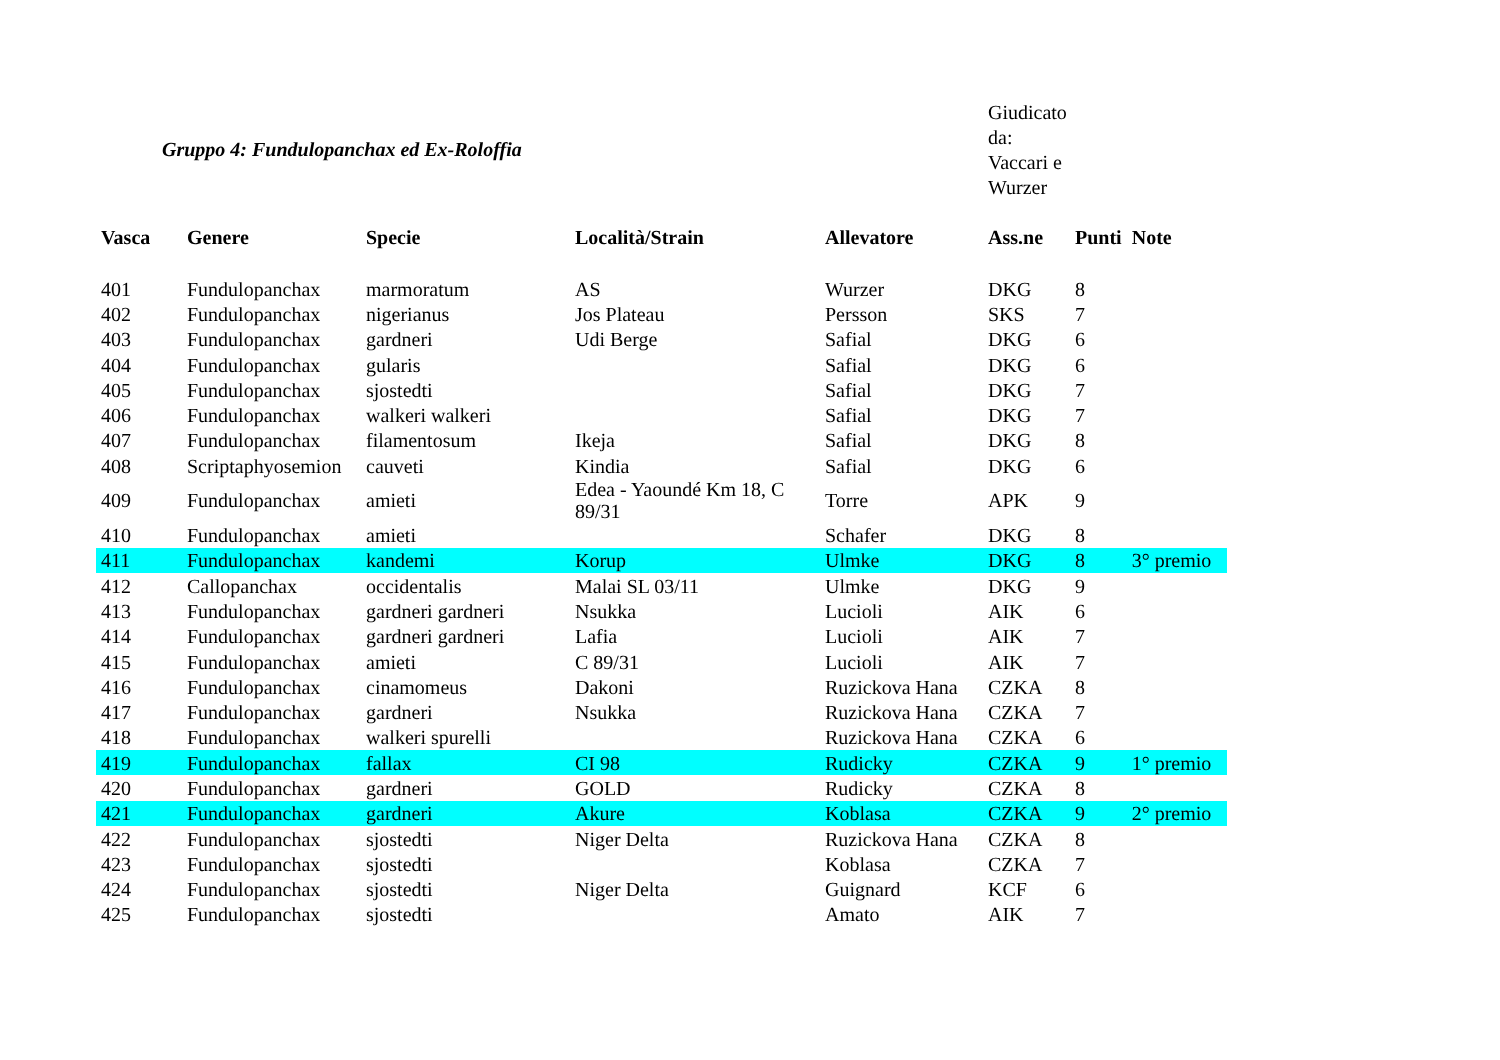Gruppo 4: Fundulopanchax ed Ex-Roloffia
Giudicato da:
Vaccari e Wurzer
| Vasca | Genere | Specie | Località/Strain | Allevatore | Ass.ne | Punti | Note |
| --- | --- | --- | --- | --- | --- | --- | --- |
| 401 | Fundulopanchax | marmoratum | AS | Wurzer | DKG | 8 | |
| 402 | Fundulopanchax | nigerianus | Jos Plateau | Persson | SKS | 7 | |
| 403 | Fundulopanchax | gardneri | Udi Berge | Safial | DKG | 6 | |
| 404 | Fundulopanchax | gularis | | Safial | DKG | 6 | |
| 405 | Fundulopanchax | sjostedti | | Safial | DKG | 7 | |
| 406 | Fundulopanchax | walkeri walkeri | | Safial | DKG | 7 | |
| 407 | Fundulopanchax | filamentosum | Ikeja | Safial | DKG | 8 | |
| 408 | Scriptaphyosemion | cauveti | Kindia | Safial | DKG | 6 | |
| 409 | Fundulopanchax | amieti | Edea - Yaoundé Km 18, C 89/31 | Torre | APK | 9 | |
| 410 | Fundulopanchax | amieti | | Schafer | DKG | 8 | |
| 411 | Fundulopanchax | kandemi | Korup | Ulmke | DKG | 8 | 3° premio |
| 412 | Callopanchax | occidentalis | Malai SL 03/11 | Ulmke | DKG | 9 | |
| 413 | Fundulopanchax | gardneri gardneri | Nsukka | Lucioli | AIK | 6 | |
| 414 | Fundulopanchax | gardneri gardneri | Lafia | Lucioli | AIK | 7 | |
| 415 | Fundulopanchax | amieti | C 89/31 | Lucioli | AIK | 7 | |
| 416 | Fundulopanchax | cinamomeus | Dakoni | Ruzickova Hana | CZKA | 8 | |
| 417 | Fundulopanchax | gardneri | Nsukka | Ruzickova Hana | CZKA | 7 | |
| 418 | Fundulopanchax | walkeri spurelli | | Ruzickova Hana | CZKA | 6 | |
| 419 | Fundulopanchax | fallax | CI 98 | Rudicky | CZKA | 9 | 1° premio |
| 420 | Fundulopanchax | gardneri | GOLD | Rudicky | CZKA | 8 | |
| 421 | Fundulopanchax | gardneri | Akure | Koblasa | CZKA | 9 | 2° premio |
| 422 | Fundulopanchax | sjostedti | Niger Delta | Ruzickova Hana | CZKA | 8 | |
| 423 | Fundulopanchax | sjostedti | | Koblasa | CZKA | 7 | |
| 424 | Fundulopanchax | sjostedti | Niger Delta | Guignard | KCF | 6 | |
| 425 | Fundulopanchax | sjostedti | | Amato | AIK | 7 | |